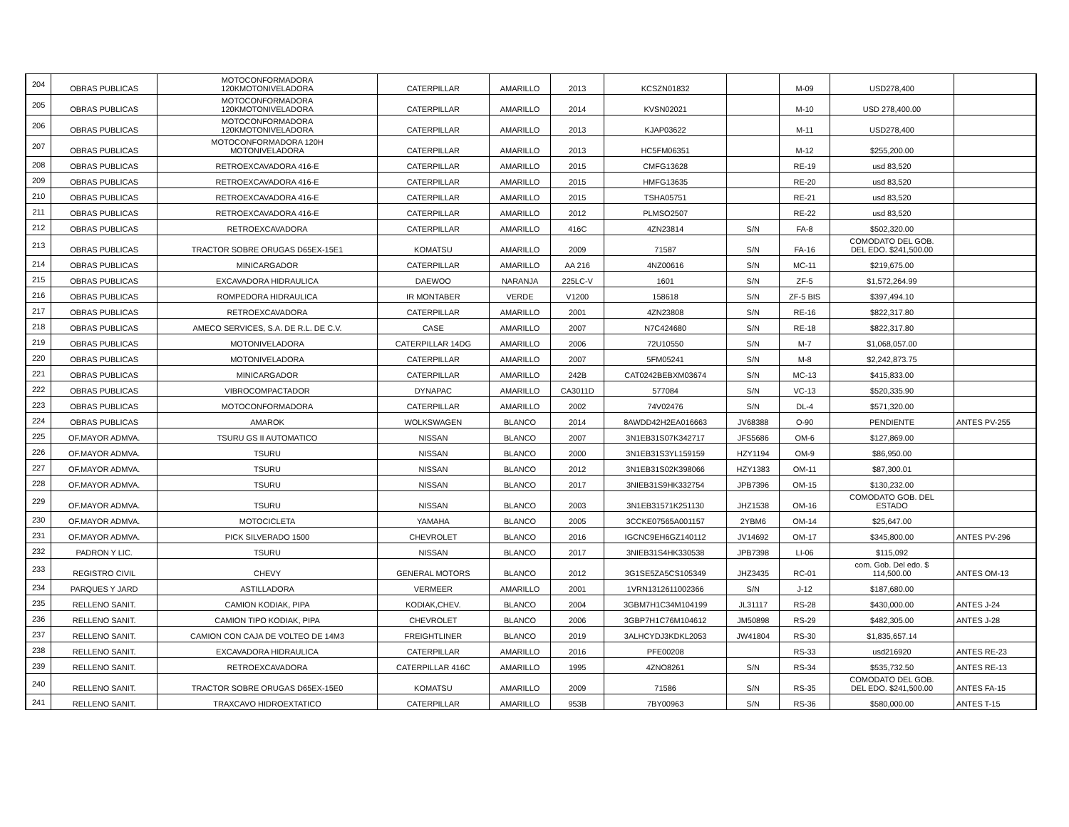| 204 | OBRAS PUBLICAS | MOTOCONFORMADORA 120KMOTONIVELADORA | CATERPILLAR | AMARILLO | 2013 | KCSZN01832 | | M-09 | USD278,400 | |
| 205 | OBRAS PUBLICAS | MOTOCONFORMADORA 120KMOTONIVELADORA | CATERPILLAR | AMARILLO | 2014 | KVSN02021 | | M-10 | USD 278,400.00 | |
| 206 | OBRAS PUBLICAS | MOTOCONFORMADORA 120KMOTONIVELADORA | CATERPILLAR | AMARILLO | 2013 | KJAP03622 | | M-11 | USD278,400 | |
| 207 | OBRAS PUBLICAS | MOTOCONFORMADORA 120H MOTONIVELADORA | CATERPILLAR | AMARILLO | 2013 | HC5FM06351 | | M-12 | $255,200.00 | |
| 208 | OBRAS PUBLICAS | RETROEXCAVADORA 416-E | CATERPILLAR | AMARILLO | 2015 | CMFG13628 | | RE-19 | usd 83,520 | |
| 209 | OBRAS PUBLICAS | RETROEXCAVADORA 416-E | CATERPILLAR | AMARILLO | 2015 | HMFG13635 | | RE-20 | usd 83,520 | |
| 210 | OBRAS PUBLICAS | RETROEXCAVADORA 416-E | CATERPILLAR | AMARILLO | 2015 | TSHA05751 | | RE-21 | usd 83,520 | |
| 211 | OBRAS PUBLICAS | RETROEXCAVADORA 416-E | CATERPILLAR | AMARILLO | 2012 | PLMSO2507 | | RE-22 | usd 83,520 | |
| 212 | OBRAS PUBLICAS | RETROEXCAVADORA | CATERPILLAR | AMARILLO | 416C | 4ZN23814 | S/N | FA-8 | $502,320.00 | |
| 213 | OBRAS PUBLICAS | TRACTOR SOBRE ORUGAS D65EX-15E1 | KOMATSU | AMARILLO | 2009 | 71587 | S/N | FA-16 | COMODATO DEL GOB. DEL EDO. $241,500.00 | |
| 214 | OBRAS PUBLICAS | MINICARGADOR | CATERPILLAR | AMARILLO | AA 216 | 4NZ00616 | S/N | MC-11 | $219,675.00 | |
| 215 | OBRAS PUBLICAS | EXCAVADORA HIDRAULICA | DAEWOO | NARANJA | 225LC-V | 1601 | S/N | ZF-5 | $1,572,264.99 | |
| 216 | OBRAS PUBLICAS | ROMPEDORA HIDRAULICA | IR MONTABER | VERDE | V1200 | 158618 | S/N | ZF-5 BIS | $397,494.10 | |
| 217 | OBRAS PUBLICAS | RETROEXCAVADORA | CATERPILLAR | AMARILLO | 2001 | 4ZN23808 | S/N | RE-16 | $822,317.80 | |
| 218 | OBRAS PUBLICAS | AMECO SERVICES, S.A. DE R.L. DE C.V. | CASE | AMARILLO | 2007 | N7C424680 | S/N | RE-18 | $822,317.80 | |
| 219 | OBRAS PUBLICAS | MOTONIVELADORA | CATERPILLAR 14DG | AMARILLO | 2006 | 72U10550 | S/N | M-7 | $1,068,057.00 | |
| 220 | OBRAS PUBLICAS | MOTONIVELADORA | CATERPILLAR | AMARILLO | 2007 | 5FM05241 | S/N | M-8 | $2,242,873.75 | |
| 221 | OBRAS PUBLICAS | MINICARGADOR | CATERPILLAR | AMARILLO | 242B | CAT0242BEBXM03674 | S/N | MC-13 | $415,833.00 | |
| 222 | OBRAS PUBLICAS | VIBROCOMPACTADOR | DYNAPAC | AMARILLO | CA3011D | 577084 | S/N | VC-13 | $520,335.90 | |
| 223 | OBRAS PUBLICAS | MOTOCONFORMADORA | CATERPILLAR | AMARILLO | 2002 | 74V02476 | S/N | DL-4 | $571,320.00 | |
| 224 | OBRAS PUBLICAS | AMAROK | WOLKSWAGEN | BLANCO | 2014 | 8AWDD42H2EA016663 | JV68388 | O-90 | PENDIENTE | ANTES PV-255 |
| 225 | OF.MAYOR ADMVA. | TSURU GS II AUTOMATICO | NISSAN | BLANCO | 2007 | 3N1EB31S07K342717 | JFS5686 | OM-6 | $127,869.00 | |
| 226 | OF.MAYOR ADMVA. | TSURU | NISSAN | BLANCO | 2000 | 3N1EB31S3YL159159 | HZY1194 | OM-9 | $86,950.00 | |
| 227 | OF.MAYOR ADMVA. | TSURU | NISSAN | BLANCO | 2012 | 3N1EB31S02K398066 | HZY1383 | OM-11 | $87,300.01 | |
| 228 | OF.MAYOR ADMVA. | TSURU | NISSAN | BLANCO | 2017 | 3NIEB31S9HK332754 | JPB7396 | OM-15 | $130,232.00 | |
| 229 | OF.MAYOR ADMVA. | TSURU | NISSAN | BLANCO | 2003 | 3N1EB31571K251130 | JHZ1538 | OM-16 | COMODATO GOB. DEL ESTADO | |
| 230 | OF.MAYOR ADMVA. | MOTOCICLETA | YAMAHA | BLANCO | 2005 | 3CCKE07565A001157 | 2YBM6 | OM-14 | $25,647.00 | |
| 231 | OF.MAYOR ADMVA. | PICK SILVERADO 1500 | CHEVROLET | BLANCO | 2016 | IGCNC9EH6GZ140112 | JV14692 | OM-17 | $345,800.00 | ANTES PV-296 |
| 232 | PADRON Y LIC. | TSURU | NISSAN | BLANCO | 2017 | 3NIEB31S4HK330538 | JPB7398 | LI-06 | $115,092 | |
| 233 | REGISTRO CIVIL | CHEVY | GENERAL MOTORS | BLANCO | 2012 | 3G1SE5ZA5CS105349 | JHZ3435 | RC-01 | com. Gob. Del edo. $ 114,500.00 | ANTES OM-13 |
| 234 | PARQUES Y JARD | ASTILLADORA | VERMEER | AMARILLO | 2001 | 1VRN1312611002366 | S/N | J-12 | $187,680.00 | |
| 235 | RELLENO SANIT. | CAMION KODIAK, PIPA | KODIAK,CHEV. | BLANCO | 2004 | 3GBM7H1C34M104199 | JL31117 | RS-28 | $430,000.00 | ANTES J-24 |
| 236 | RELLENO SANIT. | CAMION TIPO KODIAK, PIPA | CHEVROLET | BLANCO | 2006 | 3GBP7H1C76M104612 | JM50898 | RS-29 | $482,305.00 | ANTES J-28 |
| 237 | RELLENO SANIT. | CAMION CON CAJA DE VOLTEO DE 14M3 | FREIGHTLINER | BLANCO | 2019 | 3ALHCYDJ3KDKL2053 | JW41804 | RS-30 | $1,835,657.14 | |
| 238 | RELLENO SANIT. | EXCAVADORA HIDRAULICA | CATERPILLAR | AMARILLO | 2016 | PFE00208 | | RS-33 | usd216920 | ANTES RE-23 |
| 239 | RELLENO SANIT. | RETROEXCAVADORA | CATERPILLAR 416C | AMARILLO | 1995 | 4ZNO8261 | S/N | RS-34 | $535,732.50 | ANTES RE-13 |
| 240 | RELLENO SANIT. | TRACTOR SOBRE ORUGAS D65EX-15E0 | KOMATSU | AMARILLO | 2009 | 71586 | S/N | RS-35 | COMODATO DEL GOB. DEL EDO. $241,500.00 | ANTES FA-15 |
| 241 | RELLENO SANIT. | TRAXCAVO HIDROEXTATICO | CATERPILLAR | AMARILLO | 953B | 7BY00963 | S/N | RS-36 | $580,000.00 | ANTES T-15 |